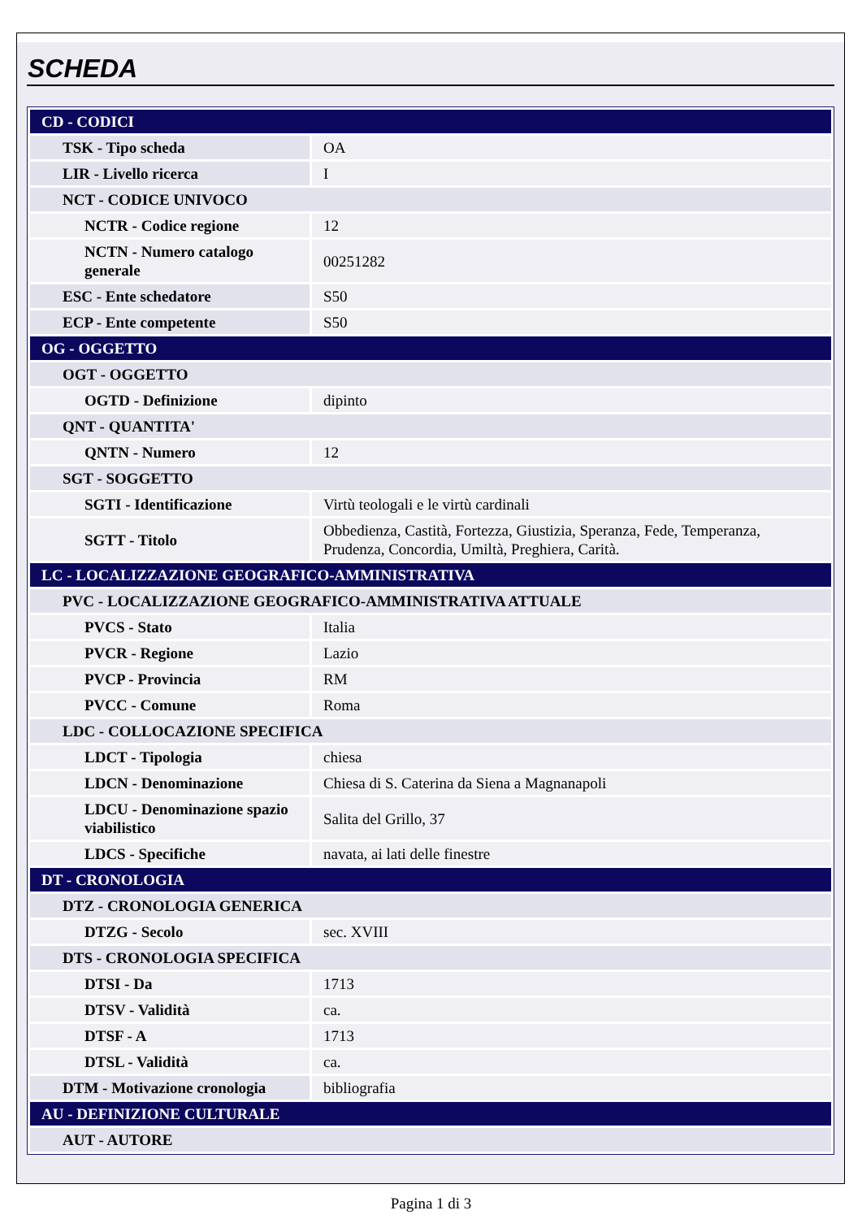SCHEDA
| CD - CODICI | |
| TSK - Tipo scheda | OA |
| LIR - Livello ricerca | I |
| NCT - CODICE UNIVOCO | |
| NCTR - Codice regione | 12 |
| NCTN - Numero catalogo generale | 00251282 |
| ESC - Ente schedatore | S50 |
| ECP - Ente competente | S50 |
| OG - OGGETTO | |
| OGT - OGGETTO | |
| OGTD - Definizione | dipinto |
| QNT - QUANTITA' | |
| QNTN - Numero | 12 |
| SGT - SOGGETTO | |
| SGTI - Identificazione | Virtù teologali e le virtù cardinali |
| SGTT - Titolo | Obbedienza, Castità, Fortezza, Giustizia, Speranza, Fede, Temperanza, Prudenza, Concordia, Umiltà, Preghiera, Carità. |
| LC - LOCALIZZAZIONE GEOGRAFICO-AMMINISTRATIVA | |
| PVC - LOCALIZZAZIONE GEOGRAFICO-AMMINISTRATIVA ATTUALE | |
| PVCS - Stato | Italia |
| PVCR - Regione | Lazio |
| PVCP - Provincia | RM |
| PVCC - Comune | Roma |
| LDC - COLLOCAZIONE SPECIFICA | |
| LDCT - Tipologia | chiesa |
| LDCN - Denominazione | Chiesa di S. Caterina da Siena a Magnanapoli |
| LDCU - Denominazione spazio viabilistico | Salita del Grillo, 37 |
| LDCS - Specifiche | navata, ai lati delle finestre |
| DT - CRONOLOGIA | |
| DTZ - CRONOLOGIA GENERICA | |
| DTZG - Secolo | sec. XVIII |
| DTS - CRONOLOGIA SPECIFICA | |
| DTSI - Da | 1713 |
| DTSV - Validità | ca. |
| DTSF - A | 1713 |
| DTSL - Validità | ca. |
| DTM - Motivazione cronologia | bibliografia |
| AU - DEFINIZIONE CULTURALE | |
| AUT - AUTORE | |
Pagina 1 di 3